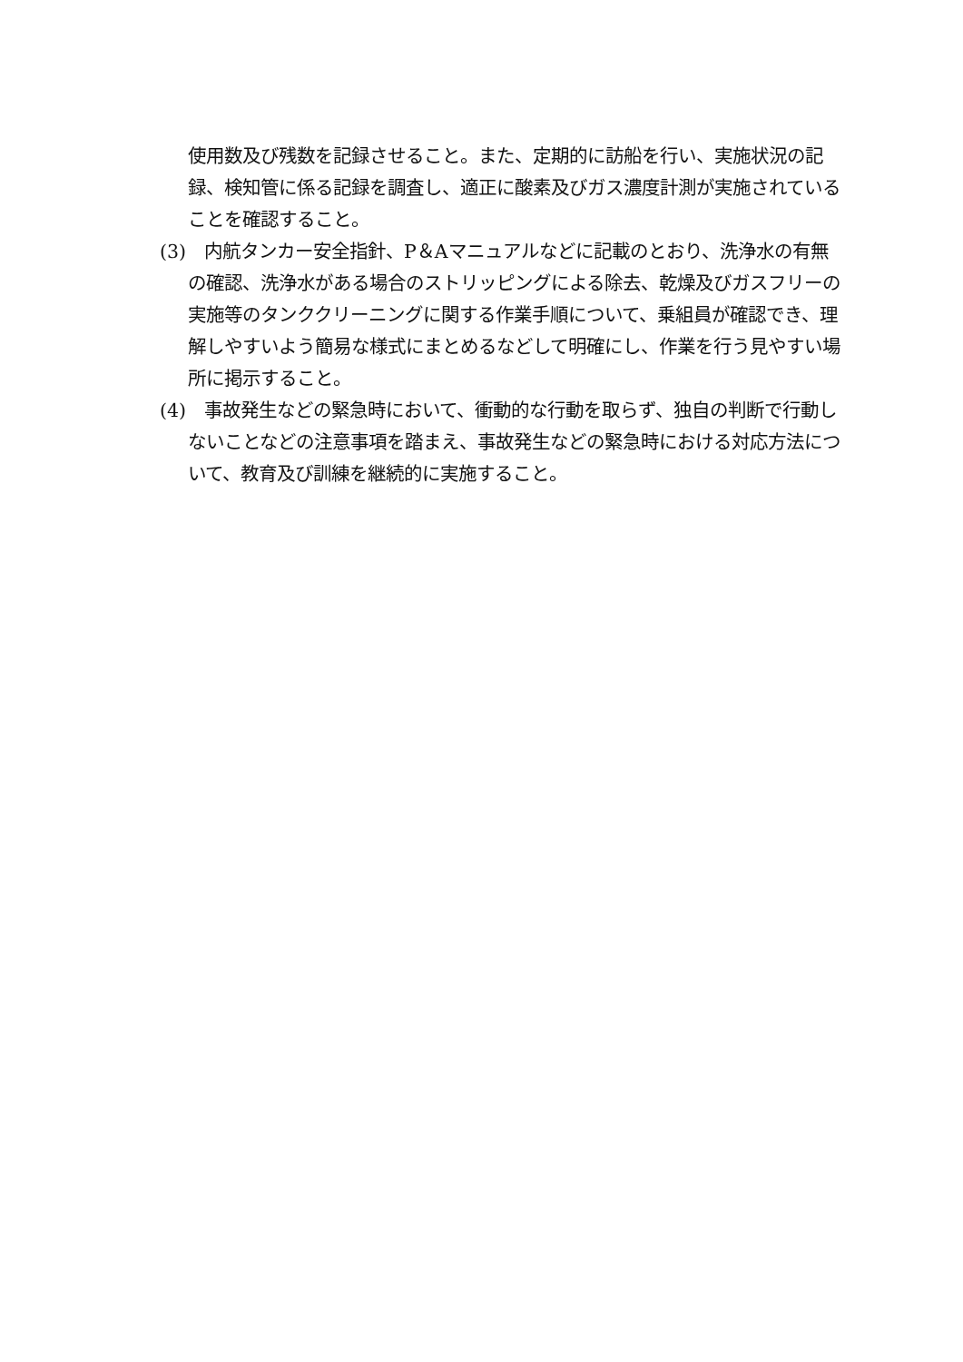使用数及び残数を記録させること。また、定期的に訪船を行い、実施状況の記録、検知管に係る記録を調査し、適正に酸素及びガス濃度計測が実施されていることを確認すること。
(3)　内航タンカー安全指針、P＆Aマニュアルなどに記載のとおり、洗浄水の有無の確認、洗浄水がある場合のストリッピングによる除去、乾燥及びガスフリーの実施等のタンククリーニングに関する作業手順について、乗組員が確認でき、理解しやすいよう簡易な様式にまとめるなどして明確にし、作業を行う見やすい場所に掲示すること。
(4)　事故発生などの緊急時において、衝動的な行動を取らず、独自の判断で行動しないことなどの注意事項を踏まえ、事故発生などの緊急時における対応方法について、教育及び訓練を継続的に実施すること。